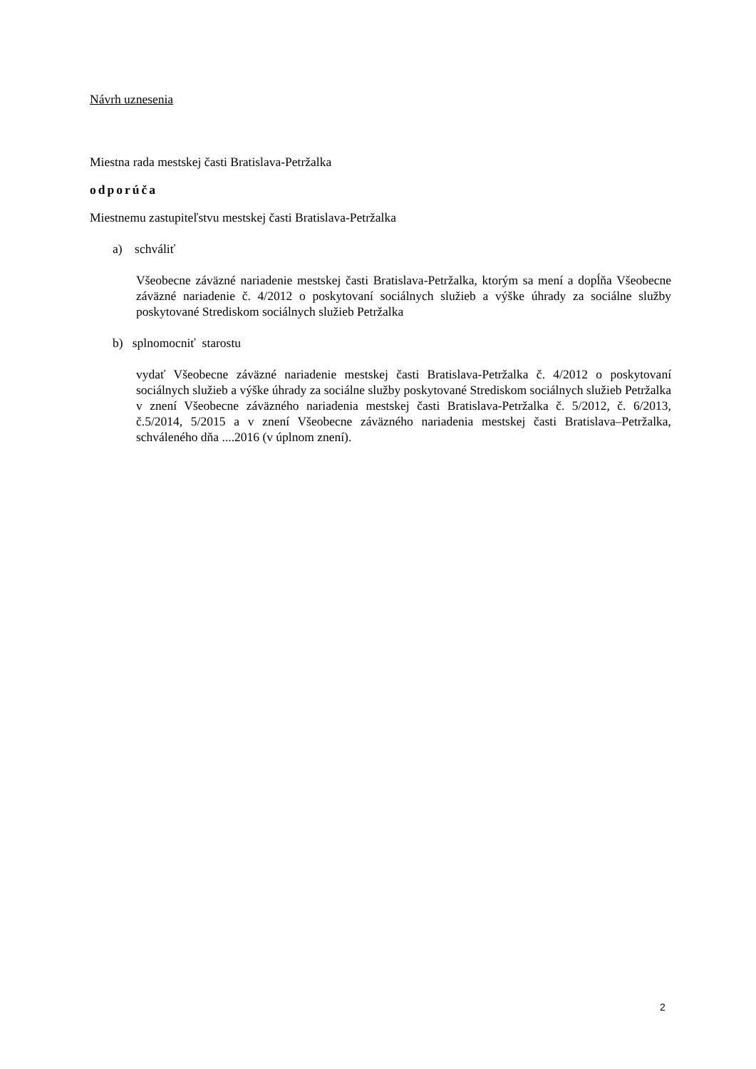Návrh uznesenia
Miestna rada mestskej časti Bratislava-Petržalka
odporúča
Miestnemu zastupiteľstvu mestskej časti Bratislava-Petržalka
a) schváliť
Všeobecne záväzné nariadenie mestskej časti Bratislava-Petržalka, ktorým sa mení a dopĺňa Všeobecne záväzné nariadenie č. 4/2012 o poskytovaní sociálnych služieb a výške úhrady za sociálne služby poskytované Strediskom sociálnych služieb Petržalka
b) splnomocniť starostu
vydať Všeobecne záväzné nariadenie mestskej časti Bratislava-Petržalka č. 4/2012 o poskytovaní sociálnych služieb a výške úhrady za sociálne služby poskytované Strediskom sociálnych služieb Petržalka v znení Všeobecne záväzného nariadenia mestskej časti Bratislava-Petržalka č. 5/2012, č. 6/2013, č.5/2014, 5/2015 a v znení Všeobecne záväzného nariadenia mestskej časti Bratislava–Petržalka, schváleného dňa ....2016 (v úplnom znení).
2